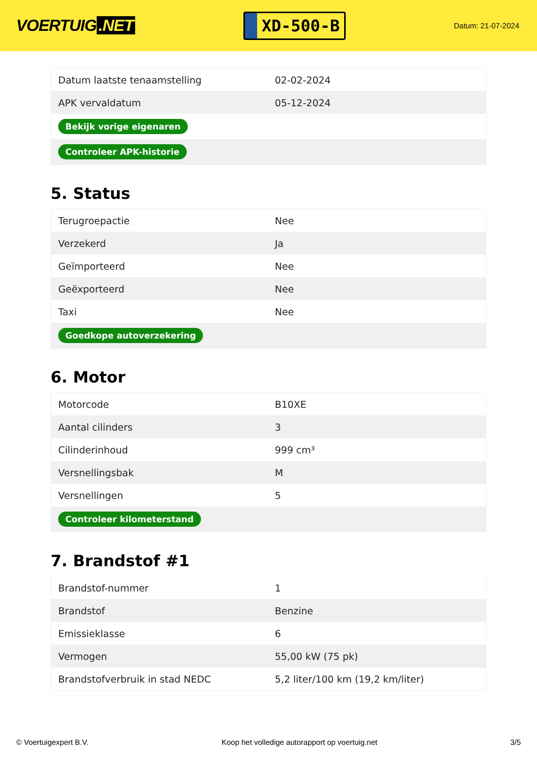VOERTUIG.NET
XD-500-B
Datum: 21-07-2024
| Datum laatste tenaamstelling | 02-02-2024 |
| APK vervaldatum | 05-12-2024 |
| Bekijk vorige eigenaren | |
| Controleer APK-historie | |
5. Status
| Terugroepactie | Nee |
| Verzekerd | Ja |
| Geïmporteerd | Nee |
| Geëxporteerd | Nee |
| Taxi | Nee |
| Goedkope autoverzekering | |
6. Motor
| Motorcode | B10XE |
| Aantal cilinders | 3 |
| Cilinderinhoud | 999 cm³ |
| Versnellingsbak | M |
| Versnellingen | 5 |
| Controleer kilometerstand | |
7. Brandstof #1
| Brandstof-nummer | 1 |
| Brandstof | Benzine |
| Emissieklasse | 6 |
| Vermogen | 55,00 kW (75 pk) |
| Brandstofverbruik in stad NEDC | 5,2 liter/100 km (19,2 km/liter) |
© Voertuigexpert B.V. Koop het volledige autorapport op voertuig.net 3/5